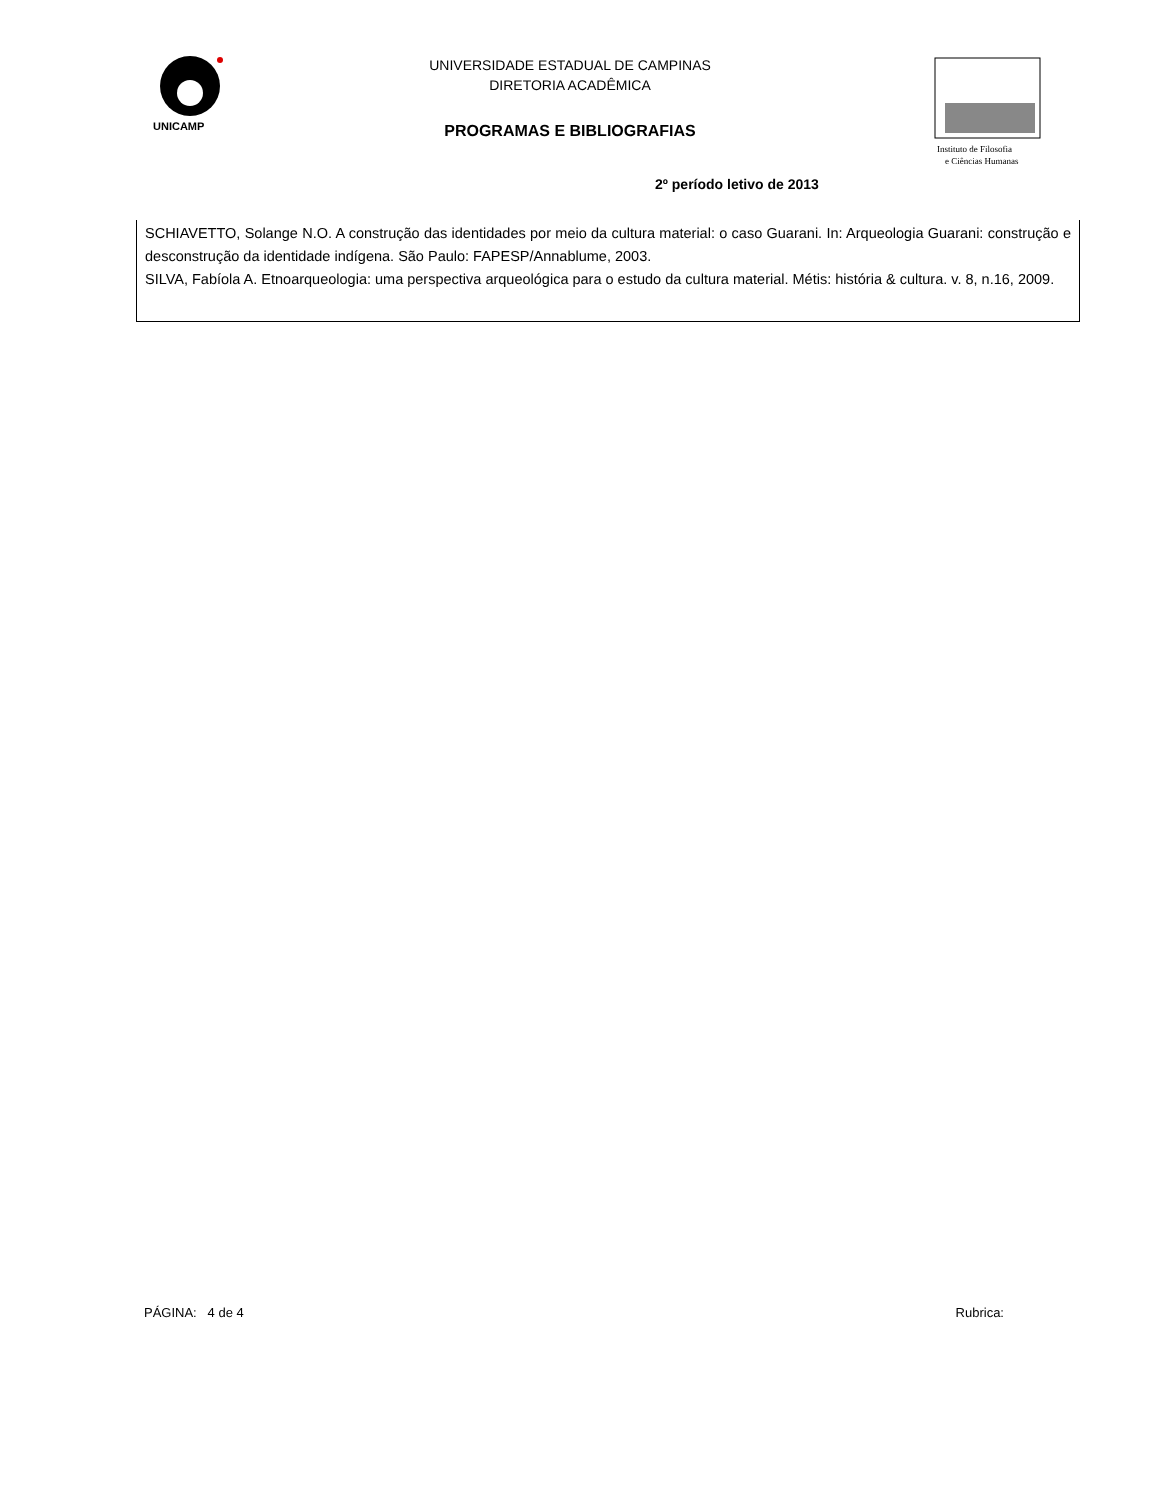UNICAMP
UNIVERSIDADE ESTADUAL DE CAMPINAS
DIRETORIA ACADÊMICA
PROGRAMAS E BIBLIOGRAFIAS
Instituto de Filosofia
e Ciências Humanas
2º período letivo de 2013
SCHIAVETTO, Solange N.O. A construção das identidades por meio da cultura material: o caso Guarani. In: Arqueologia Guarani: construção e desconstrução da identidade indígena. São Paulo: FAPESP/Annablume, 2003.
SILVA, Fabíola A. Etnoarqueologia: uma perspectiva arqueológica para o estudo da cultura material. Métis: história & cultura. v. 8, n.16, 2009.
PÁGINA: 4 de 4 Rubrica: